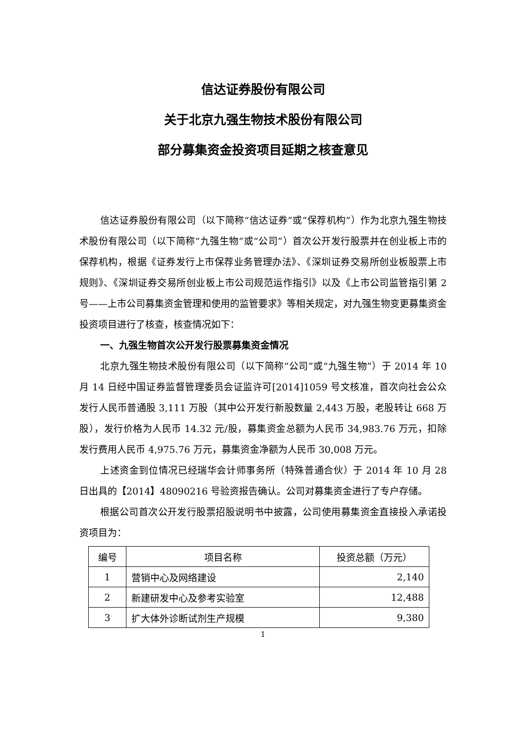信达证券股份有限公司
关于北京九强生物技术股份有限公司
部分募集资金投资项目延期之核查意见
信达证券股份有限公司（以下简称“信达证券”或“保荐机构”）作为北京九强生物技术股份有限公司（以下简称“九强生物”或“公司”）首次公开发行股票并在创业板上市的保荐机构，根据《证券发行上市保荐业务管理办法》、《深圳证券交易所创业板股票上市规则》、《深圳证券交易所创业板上市公司规范运作指引》以及《上市公司监管指引第 2 号——上市公司募集资金管理和使用的监管要求》等相关规定，对九强生物变更募集资金投资项目进行了核查，核查情况如下：
一、九强生物首次公开发行股票募集资金情况
北京九强生物技术股份有限公司（以下简称“公司”或“九强生物”）于 2014 年 10 月 14 日经中国证券监督管理委员会证监许可[2014]1059 号文核准，首次向社会公众发行人民币普通股 3,111 万股（其中公开发行新股数量 2,443 万股，老股转让 668 万股），发行价格为人民币 14.32 元/股，募集资金总额为人民币 34,983.76 万元，扣除发行费用人民币 4,975.76 万元，募集资金净额为人民币 30,008 万元。
上述资金到位情况已经瑞华会计师事务所（特殊普通合伙）于 2014 年 10 月 28 日出具的【2014】48090216 号验资报告确认。公司对募集资金进行了专户存储。
根据公司首次公开发行股票招股说明书中披露，公司使用募集资金直接投入承诺投资项目为：
| 编号 | 项目名称 | 投资总额（万元） |
| --- | --- | --- |
| 1 | 营销中心及网络建设 | 2,140 |
| 2 | 新建研发中心及参考实验室 | 12,488 |
| 3 | 扩大体外诊断试剂生产规模 | 9,380 |
1